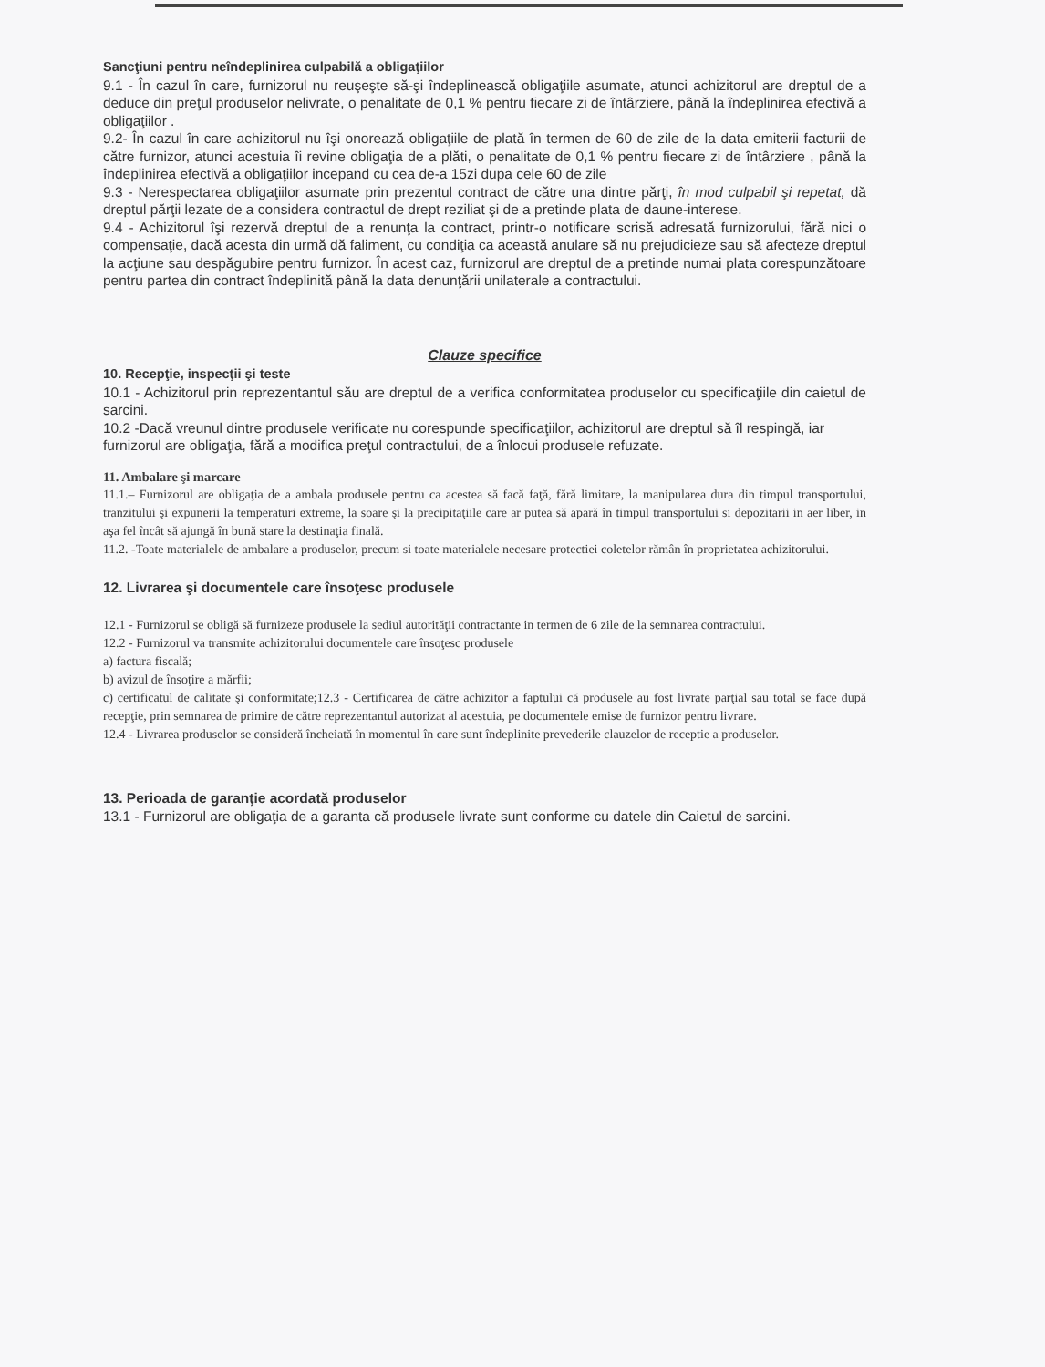Sancţiuni pentru neîndeplinirea culpabilă a obligaţiilor
9.1 - În cazul în care, furnizorul nu reuşeşte să-şi îndeplinească obligaţiile asumate, atunci achizitorul are dreptul de a deduce din preţul produselor nelivrate, o penalitate de 0,1 % pentru fiecare zi de întârziere, până la îndeplinirea efectivă a obligaţiilor .
9.2- În cazul în care achizitorul nu îşi onorează obligaţiile de plată în termen de 60 de zile de la data emiterii facturii de către furnizor, atunci acestuia îi revine obligaţia de a plăti, o penalitate de 0,1 % pentru fiecare zi de întârziere , până la îndeplinirea efectivă a obligaţiilor incepand cu cea de-a 15zi dupa cele 60 de zile
9.3 - Nerespectarea obligaţiilor asumate prin prezentul contract de către una dintre părţi, în mod culpabil şi repetat, dă dreptul părţii lezate de a considera contractul de drept reziliat şi de a pretinde plata de daune-interese.
9.4 - Achizitorul îşi rezervă dreptul de a renunţa la contract, printr-o notificare scrisă adresată furnizorului, fără nici o compensaţie, dacă acesta din urmă dă faliment, cu condiţia ca această anulare să nu prejudicieze sau să afecteze dreptul la acţiune sau despăgubire pentru furnizor. În acest caz, furnizorul are dreptul de a pretinde numai plata corespunzătoare pentru partea din contract îndeplinită până la data denunţării unilaterale a contractului.
Clauze specifice
10. Recepţie, inspecţii şi teste
10.1 - Achizitorul prin reprezentantul său are dreptul de a verifica conformitatea produselor cu specificaţiile din caietul de sarcini.
10.2 -Dacă vreunul dintre produsele verificate nu corespunde specificaţiilor, achizitorul are dreptul să îl respingă, iar furnizorul are obligaţia, fără a modifica preţul contractului, de a înlocui produsele refuzate.
11. Ambalare şi marcare
11.1.– Furnizorul are obligaţia de a ambala produsele pentru ca acestea să facă faţă, fără limitare, la manipularea dura din timpul transportului, tranzitului şi expunerii la temperaturi extreme, la soare şi la precipitaţiile care ar putea să apară în timpul transportului si depozitarii in aer liber, in aşa fel încât să ajungă în bună stare la destinaţia finală.
11.2. -Toate materialele de ambalare a produselor, precum si toate materialele necesare protectiei coletelor rămân în proprietatea achizitorului.
12. Livrarea şi documentele care însoţesc produsele
12.1 - Furnizorul se obligă să furnizeze produsele la sediul autorităţii contractante in termen de 6 zile de la semnarea contractului.
12.2 - Furnizorul va transmite achizitorului documentele care însoţesc produsele
a) factura fiscală;
b) avizul de însoţire a mărfii;
c) certificatul de calitate şi conformitate;12.3 - Certificarea de către achizitor a faptului că produsele au fost livrate parţial sau total se face după recepţie, prin semnarea de primire de către reprezentantul autorizat al acestuia, pe documentele emise de furnizor pentru livrare.
12.4 - Livrarea produselor se consideră încheiată în momentul în care sunt îndeplinite prevederile clauzelor de receptie a produselor.
13. Perioada de garanţie acordată produselor
13.1 - Furnizorul are obligaţia de a garanta că produsele livrate sunt conforme cu datele din Caietul de sarcini.